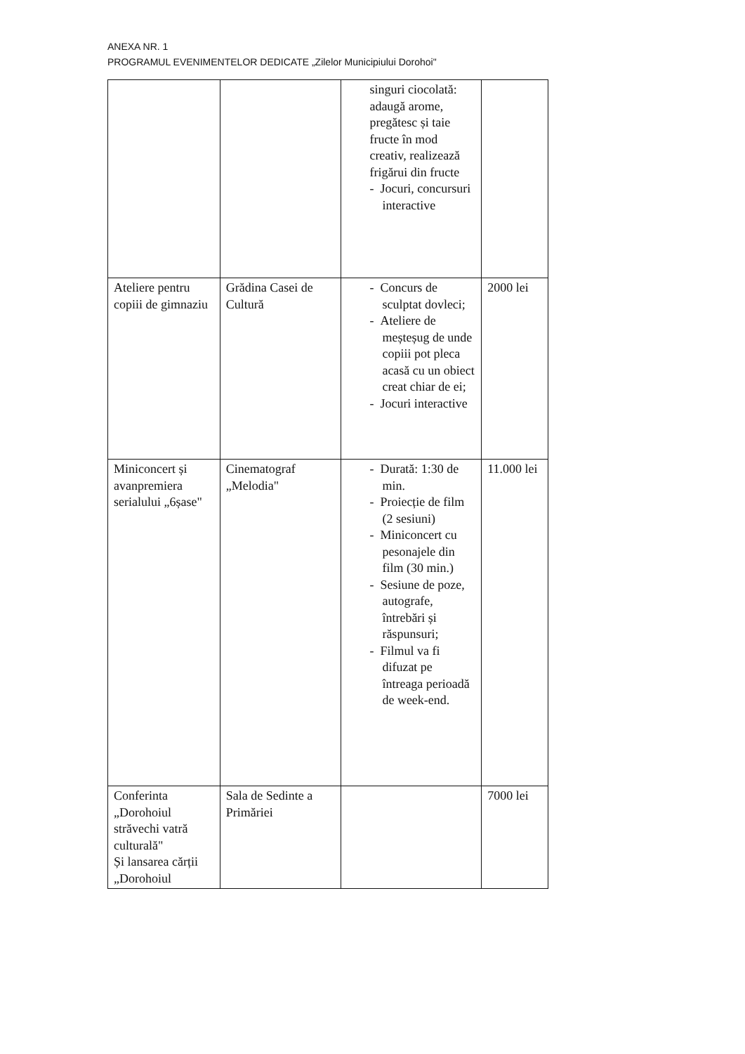ANEXA NR. 1
PROGRAMUL EVENIMENTELOR DEDICATE „Zilelor Municipiului Dorohoi"
| | | singuri ciocolată: adaugă arome, pregătesc și taie fructe în mod creativ, realizează frigărui din fructe - Jocuri, concursuri interactive | |
| Ateliere pentru copiii de gimnaziu | Grădina Casei de Cultură | - Concurs de sculptat dovleci; - Ateliere de meșteșug de unde copiii pot pleca acasă cu un obiect creat chiar de ei; - Jocuri interactive | 2000 lei |
| Miniconcert și avanpremiera serialului „6șase" | Cinematograf „Melodia" | - Durată: 1:30 de min. - Proiecție de film (2 sesiuni) - Miniconcert cu pesonajele din film (30 min.) - Sesiune de poze, autografe, întrebări și răspunsuri; - Filmul va fi difuzat pe întreaga perioadă de week-end. | 11.000 lei |
| Conferinta „Dorohoiul străvechi vatră culturală" Și lansarea cărții „Dorohoiul | Sala de Sedinte a Primăriei | | 7000 lei |